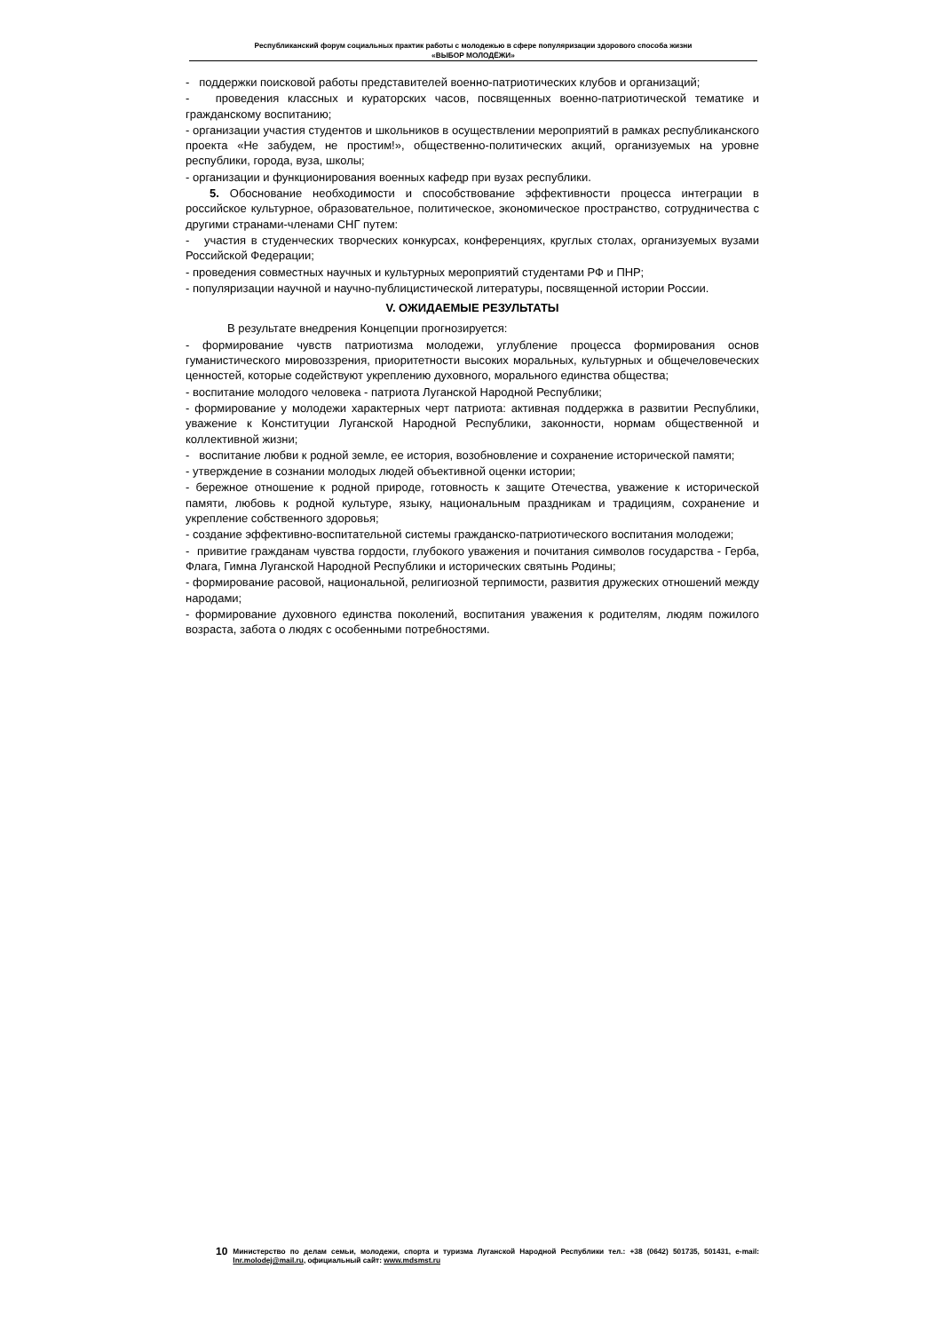Республиканский форум социальных практик работы с молодежью в сфере популяризации здорового способа жизни
«ВЫБОР МОЛОДЁЖИ»
- поддержки поисковой работы представителей военно-патриотических клубов и организаций;
- проведения классных и кураторских часов, посвященных военно-патриотической тематике и гражданскому воспитанию;
- организации участия студентов и школьников в осуществлении мероприятий в рамках республиканского проекта «Не забудем, не простим!», общественно-политических акций, организуемых на уровне республики, города, вуза, школы;
- организации и функционирования военных кафедр при вузах республики.
5. Обоснование необходимости и способствование эффективности процесса интеграции в российское культурное, образовательное, политическое, экономическое пространство, сотрудничества с другими странами-членами СНГ путем:
- участия в студенческих творческих конкурсах, конференциях, круглых столах, организуемых вузами Российской Федерации;
- проведения совместных научных и культурных мероприятий студентами РФ и ПНР;
- популяризации научной и научно-публицистической литературы, посвященной истории России.
V. ОЖИДАЕМЫЕ РЕЗУЛЬТАТЫ
В результате внедрения Концепции прогнозируется:
- формирование чувств патриотизма молодежи, углубление процесса формирования основ гуманистического мировоззрения, приоритетности высоких моральных, культурных и общечеловеческих ценностей, которые содействуют укреплению духовного, морального единства общества;
- воспитание молодого человека - патриота Луганской Народной Республики;
- формирование у молодежи характерных черт патриота: активная поддержка в развитии Республики, уважение к Конституции Луганской Народной Республики, законности, нормам общественной и коллективной жизни;
- воспитание любви к родной земле, ее история, возобновление и сохранение исторической памяти;
- утверждение в сознании молодых людей объективной оценки истории;
- бережное отношение к родной природе, готовность к защите Отечества, уважение к исторической памяти, любовь к родной культуре, языку, национальным праздникам и традициям, сохранение и укрепление собственного здоровья;
- создание эффективно-воспитательной системы гражданско-патриотического воспитания молодежи;
- привитие гражданам чувства гордости, глубокого уважения и почитания символов государства - Герба, Флага, Гимна Луганской Народной Республики и исторических святынь Родины;
- формирование расовой, национальной, религиозной терпимости, развития дружеских отношений между народами;
- формирование духовного единства поколений, воспитания уважения к родителям, людям пожилого возраста, забота о людях с особенными потребностями.
10 Министерство по делам семьи, молодежи, спорта и туризма Луганской Народной Республики тел.: +38 (0642) 501735, 501431, e-mail: lnr.molodej@mail.ru, официальный сайт: www.mdsmst.ru